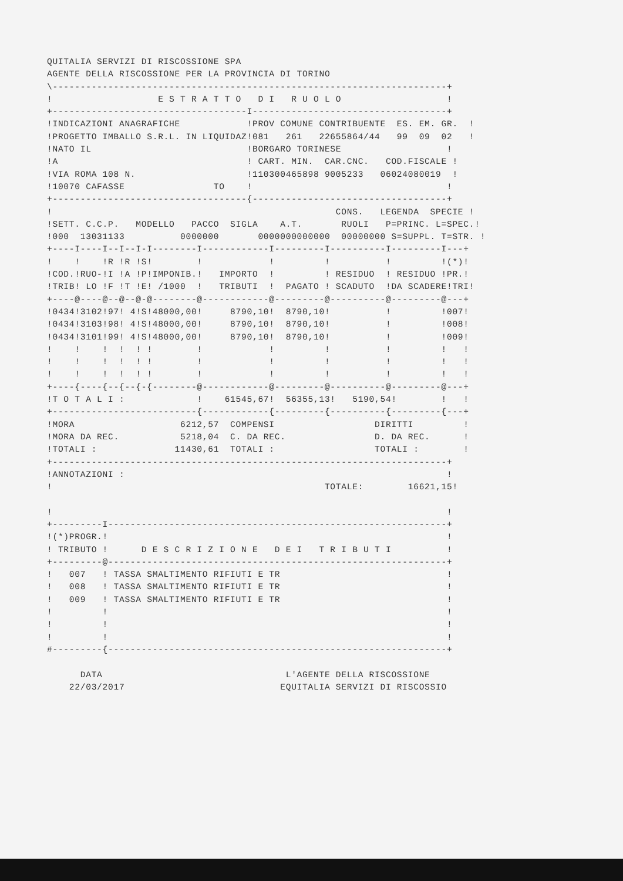QUITALIA SERVIZI DI RISCOSSIONE SPA
AGENTE DELLA RISCOSSIONE PER LA PROVINCIA DI TORINO
\-----------------------------------------------------------------------+
!                   E S T R A T T O   D I   R U O L O                   !
+-----------------------------------I-----------------------------------+
!INDICAZIONI ANAGRAFICHE            !PROV COMUNE CONTRIBUENTE  ES. EM. GR.  !
!PROGETTO IMBALLO S.R.L. IN LIQUIDAZ!081   261   22655864/44   99  09  02   !
!NATO IL                            !BORGARO TORINESE                   !
!A                                  ! CART. MIN.  CAR.CNC.   COD.FISCALE !
!VIA ROMA 108 N.                    !110300465898 9005233   06024080019  !
!10070 CAFASSE                TO    !                                   !
+-----------------------------------{-----------------------------------+
!                                                   CONS.   LEGENDA  SPECIE !
!SETT. C.C.P.   MODELLO   PACCO  SIGLA    A.T.       RUOLI   P=PRINC. L=SPEC.!
!000  13031133          0000000       0000000000000  00000000 S=SUPPL. T=STR. !
+----I----I--I--I-I--------I------------I---------I----------I---------I---+
!    !    !R !R !S!        !            !         !          !         !(*)!
!COD.!RUO-!I !A !P!IMPONIB.!   IMPORTO  !         ! RESIDUO  ! RESIDUO !PR.!
!TRIB! LO !F !T !E! /1000  !   TRIBUTI  !  PAGATO ! SCADUTO  !DA SCADERE!TRI!
+----@----@--@--@-@--------@------------@---------@----------@---------@---+
!0434!3102!97! 4!S!48000,00!     8790,10!  8790,10!          !         !007!
!0434!3103!98! 4!S!48000,00!     8790,10!  8790,10!          !         !008!
!0434!3101!99! 4!S!48000,00!     8790,10!  8790,10!          !         !009!
!    !    !  !  ! !        !            !         !          !         !   !
!    !    !  !  ! !        !            !         !          !         !   !
!    !    !  !  ! !        !            !         !          !         !   !
+----{----{--{--{-{--------@------------@---------@----------@---------@---+
!T O T A L I :             !    61545,67!  56355,13!   5190,54!        !   !
+--------------------------{------------{---------{----------{---------{---+
!MORA                   6212,57  COMPENSI                  DIRITTI         !
!MORA DA REC.           5218,04  C. DA REC.                D. DA REC.      !
!TOTALI :              11430,61  TOTALI :                  TOTALI :        !
+-----------------------------------------------------------------------+
!ANNOTAZIONI :                                                          !
!                                                 TOTALE:        16621,15!

!                                                                       !
+---------I-------------------------------------------------------------+
!(*)PROGR.!                                                             !
! TRIBUTO !      D E S C R I Z I O N E   D E I   T R I B U T I          !
+---------@-------------------------------------------------------------+
!   007   ! TASSA SMALTIMENTO RIFIUTI E TR                              !
!   008   ! TASSA SMALTIMENTO RIFIUTI E TR                              !
!   009   ! TASSA SMALTIMENTO RIFIUTI E TR                              !
!         !                                                             !
!         !                                                             !
!         !                                                             !
#---------{-------------------------------------------------------------+

      DATA                                 L'AGENTE DELLA RISCOSSIONE
    22/03/2017                            EQUITALIA SERVIZI DI RISCOSSIO